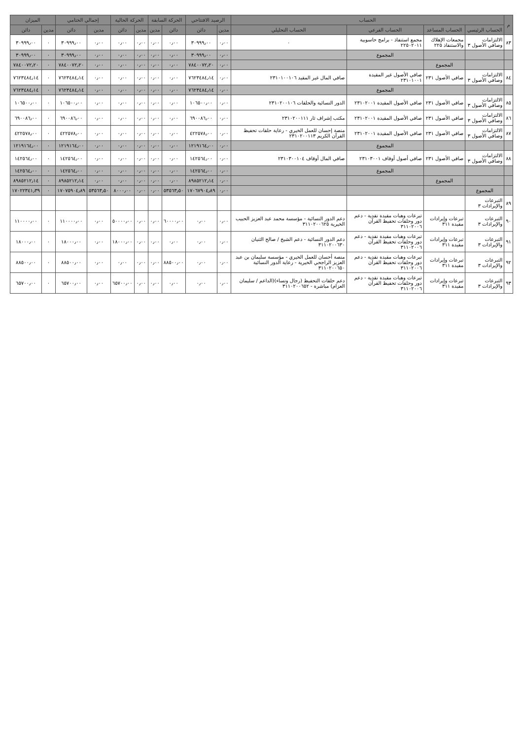| م | الحساب | | | | الرصيد الافتتاحي | | الحركة السابقة | | الحركة الحالية | | إجمالي الختامي | | الميزان | |
| --- | --- | --- | --- | --- | --- | --- | --- | --- | --- | --- | --- | --- | --- | --- |
| | الحساب الرئيسي | الحساب المساعد | الحساب الفرعي | الحساب التحليلي | مدين | دائن | دائن | مدين | مدين | دائن | مدين | دائن | مدين | دائن |
| ٨٣ | الالتزامات وصافي الأصول ٣ | مجمعات الإهلاك والاستنفاذ ٢٢٥ | مجمع استنفاذ - برامج حاسوبية ٢٢٥٠٢٠١١ | ٠ | ٠٫٠٠ | ٣٠٩٩٩٫٠٠ | ٠٫٠٠ | ٠٫٠٠ | ٠٫٠٠ | ٠٫٠٠ | ٠٫٠٠ | ٣٠٩٩٩٫٠٠ | ٠ | ٣٠٩٩٩٫٠٠ |
| | | | المجموع | | ٠٫٠٠ | ٣٠٩٩٩٫٠٠ | ٠٫٠٠ | ٠٫٠٠ | ٠٫٠٠ | ٠٫٠٠ | ٠٫٠٠ | ٣٠٩٩٩٫٠٠ | ٠ | ٣٠٩٩٩٫٠٠ |
| | | المجموع | | | ٠٫٠٠ | ٧٨٤٠٠٧٢٫٢٠ | ٠٫٠٠ | ٠٫٠٠ | ٠٫٠٠ | ٠٫٠٠ | ٠٫٠٠ | ٧٨٤٠٠٧٢٫٢٠ | ٠ | ٧٨٤٠٠٧٢٫٢٠ |
| ٨٤ | الالتزامات وصافي الأصول ٣ | صافي الأصول ٢٣١ | صافي الأصول غير المقيدة ٢٣١٠١٠٠١ | صافي المال غير المقيد ٢٣١٠١٠٠١٠٦ | ٠٫٠٠ | ٧٦٢٣٤٨٤٫١٤ | ٠٫٠٠ | ٠٫٠٠ | ٠٫٠٠ | ٠٫٠٠ | ٠٫٠٠ | ٧٦٢٣٤٨٤٫١٤ | ٠ | ٧٦٢٣٤٨٤٫١٤ |
| | | | المجموع | | ٠٫٠٠ | ٧٦٢٣٤٨٤٫١٤ | ٠٫٠٠ | ٠٫٠٠ | ٠٫٠٠ | ٠٫٠٠ | ٠٫٠٠ | ٧٦٢٣٤٨٤٫١٤ | ٠ | ٧٦٢٣٤٨٤٫١٤ |
| ٨٥ | الالتزامات وصافي الأصول ٣ | صافي الأصول ٢٣١ | صافي الأصول المقيدة ٢٣١٠٢٠٠١ | الدور النسائية والحلقات ٢٣١٠٢٠٠١٠٦ | ٠٫٠٠ | ١٠٦٥٠٠٫٠٠ | ٠٫٠٠ | ٠٫٠٠ | ٠٫٠٠ | ٠٫٠٠ | ٠٫٠٠ | ١٠٦٥٠٠٫٠٠ | ٠ | ١٠٦٥٠٠٫٠٠ |
| ٨٦ | الالتزامات وصافي الأصول ٣ | صافي الأصول ٢٣١ | صافي الأصول المقيدة ٢٣١٠٢٠٠١ | مكتب إشراف ثار ٢٣١٠٢٠٠١١١ | ٠٫٠٠ | ٦٩٠٠٨٦٫٠٠ | ٠٫٠٠ | ٠٫٠٠ | ٠٫٠٠ | ٠٫٠٠ | ٠٫٠٠ | ٦٩٠٠٨٦٫٠٠ | ٠ | ٦٩٠٠٨٦٫٠٠ |
| ٨٧ | الالتزامات وصافي الأصول ٣ | صافي الأصول ٢٣١ | صافي الأصول المقيدة ٢٣١٠٢٠٠١ | منصة إحسان للعمل الخيري - رعاية حلقات تحفيظ القرآن الكريم ٢٣١٠٢٠٠١١٣ | ٠٫٠٠ | ٤٢٢٥٧٨٫٠٠ | ٠٫٠٠ | ٠٫٠٠ | ٠٫٠٠ | ٠٫٠٠ | ٠٫٠٠ | ٤٢٢٥٧٨٫٠٠ | ٠ | ٤٢٢٥٧٨٫٠٠ |
| | | | المجموع | | ٠٫٠٠ | ١٢١٩١٦٤٫٠٠ | ٠٫٠٠ | ٠٫٠٠ | ٠٫٠٠ | ٠٫٠٠ | ٠٫٠٠ | ١٢١٩١٦٤٫٠٠ | ٠ | ١٢١٩١٦٤٫٠٠ |
| ٨٨ | الالتزامات وصافي الأصول ٣ | صافي الأصول ٢٣١ | صافي أصول أوقاف ٢٣١٠٣٠٠١ | صافي المال أوقاف ٢٣١٠٣٠٠١٠٤ | ٠٫٠٠ | ١٤٢٥٦٤٫٠٠ | ٠٫٠٠ | ٠٫٠٠ | ٠٫٠٠ | ٠٫٠٠ | ٠٫٠٠ | ١٤٢٥٦٤٫٠٠ | ٠ | ١٤٢٥٦٤٫٠٠ |
| | | | المجموع | | ٠٫٠٠ | ١٤٢٥٦٤٫٠٠ | ٠٫٠٠ | ٠٫٠٠ | ٠٫٠٠ | ٠٫٠٠ | ٠٫٠٠ | ١٤٢٥٦٤٫٠٠ | ٠ | ١٤٢٥٦٤٫٠٠ |
| | | المجموع | | | ٠٫٠٠ | ٨٩٨٥٢١٢٫١٤ | ٠٫٠٠ | ٠٫٠٠ | ٠٫٠٠ | ٠٫٠٠ | ٠٫٠٠ | ٨٩٨٥٢١٢٫١٤ | ٠ | ٨٩٨٥٢١٢٫١٤ |
| | المجموع | | | | ٠٫٠٠ | ١٧٠٦٧٩٠٤٫٨٩ | ٥٣٥٦٣٫٥٠ | ٠٫٠٠ | ٠٫٠٠ | ٨٠٠٠٫٠٠ | ٥٣٥٦٣٫٥٠ | ١٧٠٧٥٩٠٤٫٨٩ | ٠ | ١٧٠٢٢٣٤١٫٣٩ |
| ٨٩ | التبرعات والإيرادات ٣ | | | | | | | | | | | | | |
| ٩٠ | التبرعات والإيرادات ٣ | تبرعات وإيرادات مقيدة ٣١١ | تبرعات وهبات مقيدة نقدية - دعم دور وحلقات تحفيظ القرآن ٣١١٠٢٠٠٦ | دعم الدور النسائية - مؤسسة محمد عبد العزيز الحبيب الخيرية ٣١١٠٢٠٠٦٢٥ | ٠٫٠٠ | ٠٫٠٠ | ٦٠٠٠٠٫٠٠ | ٠٫٠٠ | ٠٫٠٠ | ٥٠٠٠٠٫٠٠ | ٠٫٠٠ | ١١٠٠٠٠٫٠٠ | ٠ | ١١٠٠٠٠٫٠٠ |
| ٩١ | التبرعات والإيرادات ٣ | تبرعات وإيرادات مقيدة ٣١١ | تبرعات وهبات مقيدة نقدية - دعم دور وحلقات تحفيظ القرآن ٣١١٠٢٠٠٦ | دعم الدور النسائية - دعم الشيخ / صالح الثنيان ٣١١٠٢٠٠٦٣٠ | ٠٫٠٠ | ٠٫٠٠ | ٠٫٠٠ | ٠٫٠٠ | ٠٫٠٠ | ١٨٠٠٠٫٠٠ | ٠٫٠٠ | ١٨٠٠٠٫٠٠ | ٠ | ١٨٠٠٠٫٠٠ |
| ٩٢ | التبرعات والإيرادات ٣ | تبرعات وإيرادات مقيدة ٣١١ | تبرعات وهبات مقيدة نقدية - دعم دور وحلقات تحفيظ القرآن ٣١١٠٢٠٠٦ | منصة أحسان للعمل الخيري - مؤسسة سليمان بن عبد العزيز الراجحي الخيرية - رعاية الدور النسائية ٣١١٠٢٠٠٦٥٠ | ٠٫٠٠ | ٠٫٠٠ | ٨٨٥٠٠٫٠٠ | ٠٫٠٠ | ٠٫٠٠ | ٠٫٠٠ | ٠٫٠٠ | ٨٨٥٠٠٫٠٠ | ٠ | ٨٨٥٠٠٫٠٠ |
| ٩٣ | التبرعات والإيرادات ٣ | تبرعات وإيرادات مقيدة ٣١١ | تبرعات وهبات مقيدة نقدية - دعم دور وحلقات تحفيظ القرآن ٣١١٠٢٠٠٦ | دعم حلقات التحفيظ (رجال ونساء)(الداعم / سليمان العزام) مباشرة - ٣١١٠٢٠٠٦٥٢ | ٠٫٠٠ | ٠٫٠٠ | ٠٫٠٠ | ٠٫٠٠ | ٠٫٠٠ | ٦٥٧٠٠٫٠٠ | ٠٫٠٠ | ٦٥٧٠٠٫٠٠ | ٠ | ٦٥٧٠٠٫٠٠ |